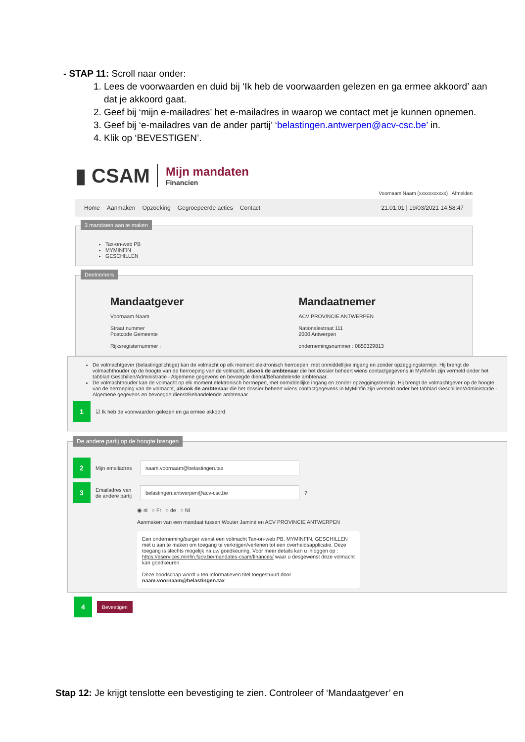- STAP 11: Scroll naar onder:
1. Lees de voorwaarden en duid bij ‘Ik heb de voorwaarden gelezen en ga ermee akkoord’ aan dat je akkoord gaat.
2. Geef bij ‘mijn e-mailadres’ het e-mailadres in waarop we contact met je kunnen opnemen.
3. Geef bij ‘e-mailadres van de ander partij’ ‘belastingen.antwerpen@acv-csc.be’ in.
4. Klik op ‘BEVESTIGEN’.
▮ CSAM Mijn mandaten
Financien
Voornaam Naam (xxxxxxxxxxx) Afmelden
Home Aanmaken Opzoeking Gegroepeerde acties Contact 21.01.01 | 19/03/2021 14:58:47
3 mandaten aan te maken
Tax-on-web PB
MYMINFIN
GESCHILLEN
Deelnemers
Mandaatgever
Voornaam Naam
Straat nummer
Postcode Gemeente
Rijksregisternummer :
Mandaatnemer
ACV PROVINCIE ANTWERPEN
Nationalestraat 111
2000 Antwerpen
ondernemingsnummer : 0850329813
De volmachtgever (belastingplichtige) kan de volmacht op elk moment elektronisch herroepen, met onmiddellijke ingang en zonder opzeggingstermijn. Hij brengt de volmachthouder op de hoogte van de herroeping van de volmacht, alsook de ambtenaar die het dossier beheert wiens contactgegevens in MyMinfin zijn vermeld onder het tabblad Geschillen/Administratie - Algemene gegevens en bevoegde dienst/Behandelende ambtenaar.
De volmachthouder kan de volmacht op elk moment elektronisch herroepen, met onmiddellijke ingang en zonder opzeggingstermijn. Hij brengt de volmachtgever op de hoogte van de herroeping van de volmacht, alsook de ambtenaar die het dossier beheert wiens contactgegevens in MyMinfin zijn vermeld onder het tabblad Geschillen/Administratie - Algemene gegevens en bevoegde dienst/Behandelende ambtenaar.
1 ☑ Ik heb de voorwaarden gelezen en ga ermee akkoord
De andere partij op de hoogte brengen
2 Mijn emailadres naam.voornaam@belastingen.tax
3 Emailadres van de andere partij belastingen.antwerpen@acv-csc.be ?
◉ nl ○ Fr ○ de ○ Nl
Aanmaken van een mandaat tussen Wouter Jaminé en ACV PROVINCIE ANTWERPEN
Een onderneming/burger wenst een volmacht Tax-on-web PB, MYMINFIN, GESCHILLEN met u aan te maken om toegang te verkrijgen/verlenen tot een overheidsapplicatie. Deze toegang is slechts mogelijk na uw goedkeuring. Voor meer details kan u inloggen op : https://eservices.minfin.fgov.be/mandates-csam/finances/ waar u desgewenst deze volmacht kan goedkeuren.
Deze boodschap wordt u ten informatieven titel toegestuurd door naam.voornaam@belastingen.tax.
4 Bevestigen
Stap 12: Je krijgt tenslotte een bevestiging te zien. Controleer of ‘Mandaatgever’ en